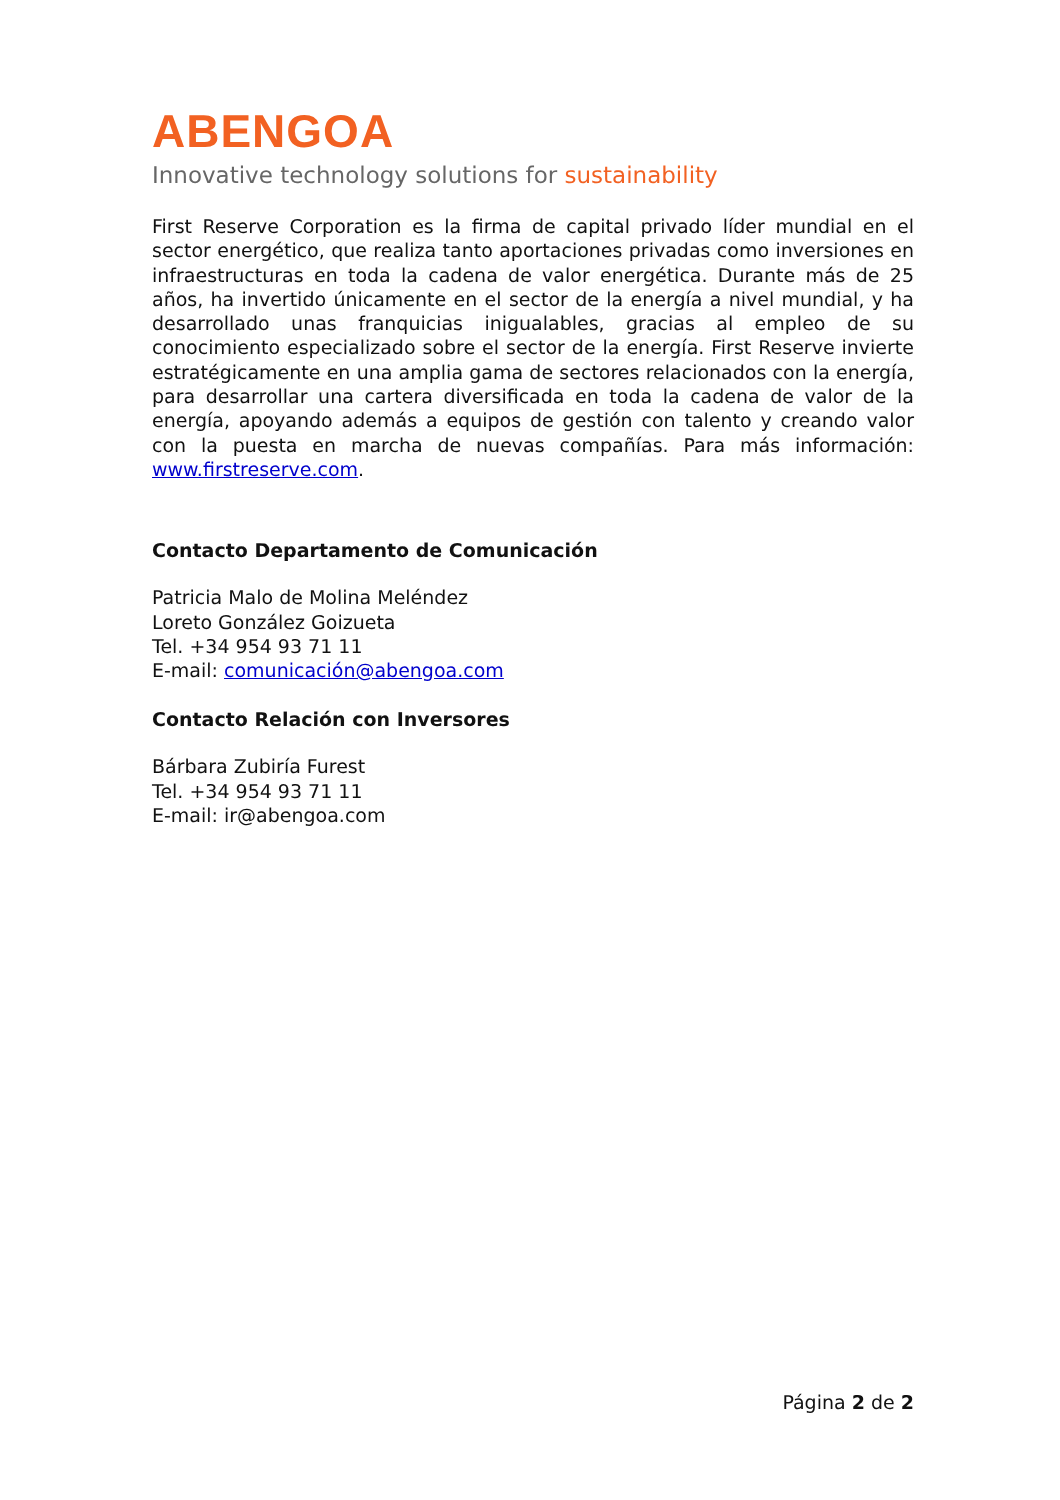ABENGOA
Innovative technology solutions for sustainability
First Reserve Corporation es la firma de capital privado líder mundial en el sector energético, que realiza tanto aportaciones privadas como inversiones en infraestructuras en toda la cadena de valor energética. Durante más de 25 años, ha invertido únicamente en el sector de la energía a nivel mundial, y ha desarrollado unas franquicias inigualables, gracias al empleo de su conocimiento especializado sobre el sector de la energía. First Reserve invierte estratégicamente en una amplia gama de sectores relacionados con la energía, para desarrollar una cartera diversificada en toda la cadena de valor de la energía, apoyando además a equipos de gestión con talento y creando valor con la puesta en marcha de nuevas compañías. Para más información: www.firstreserve.com.
Contacto Departamento de Comunicación
Patricia Malo de Molina Meléndez
Loreto González Goizueta
Tel. +34 954 93 71 11
E-mail: comunicación@abengoa.com
Contacto Relación con Inversores
Bárbara Zubiría Furest
Tel. +34 954 93 71 11
E-mail: ir@abengoa.com
Página 2 de 2